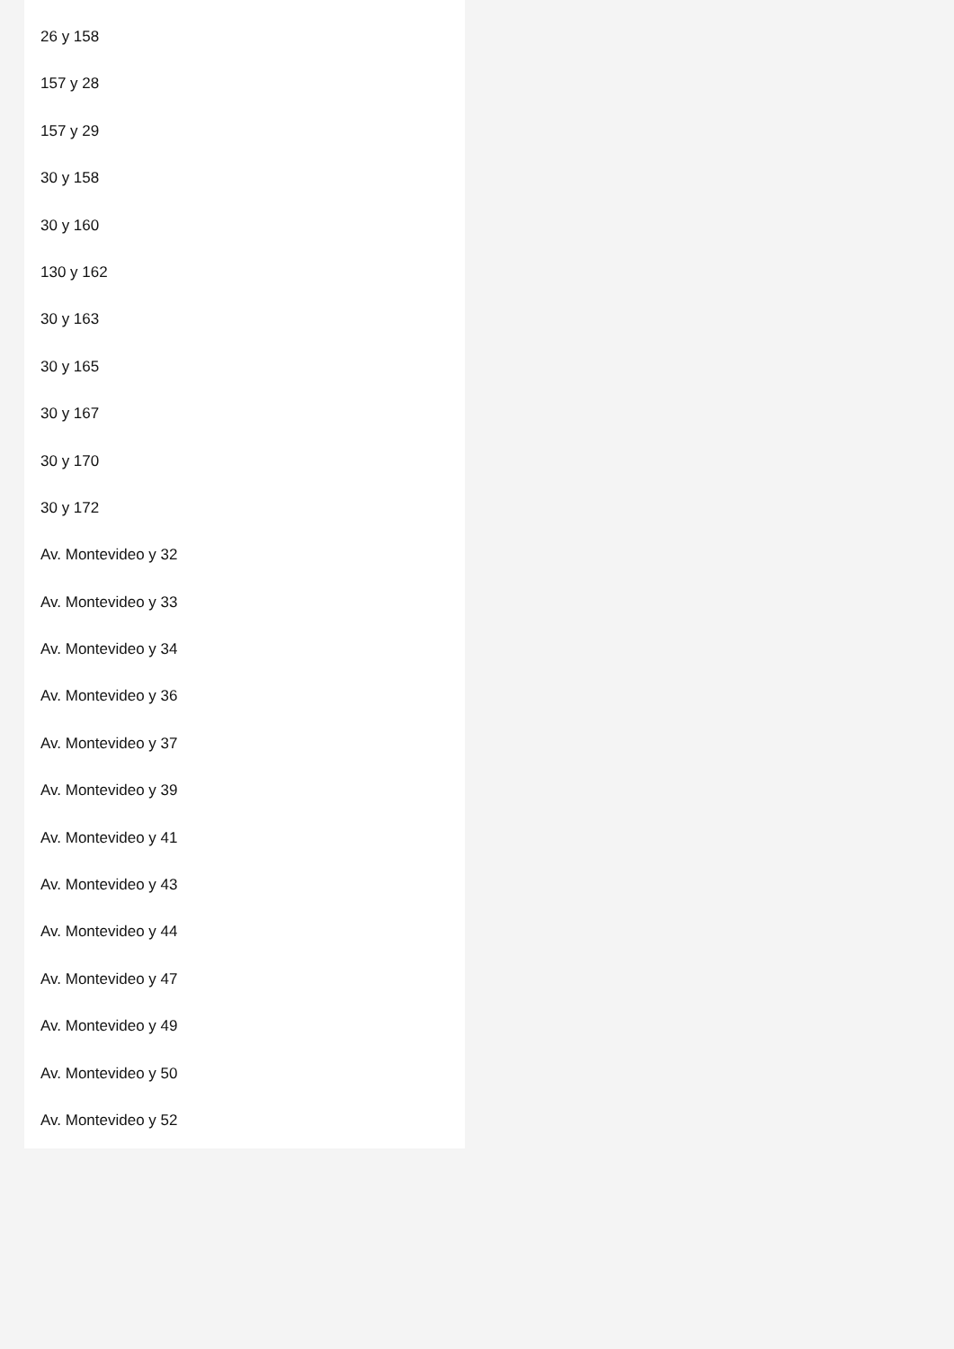26 y 158
157 y 28
157 y 29
30 y 158
30 y 160
130 y 162
30 y 163
30 y 165
30 y 167
30 y 170
30 y 172
Av. Montevideo y 32
Av. Montevideo y 33
Av. Montevideo y 34
Av. Montevideo y 36
Av. Montevideo y 37
Av. Montevideo y 39
Av. Montevideo y 41
Av. Montevideo y 43
Av. Montevideo y 44
Av. Montevideo y 47
Av. Montevideo y 49
Av. Montevideo y 50
Av. Montevideo y 52